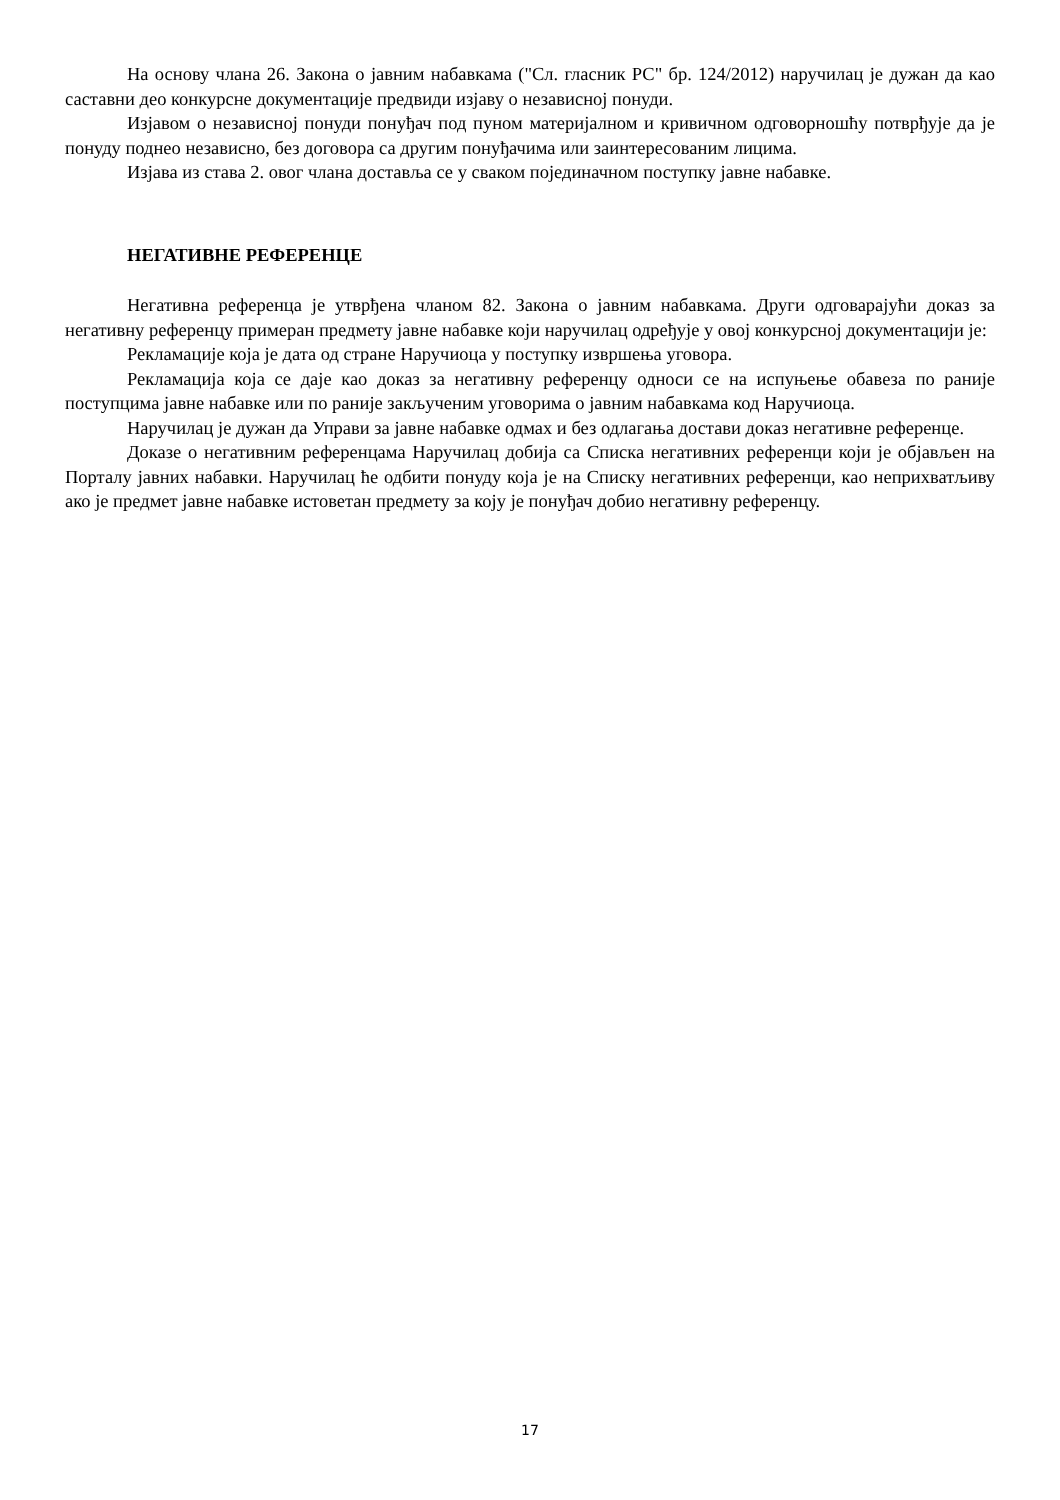На основу члана 26. Закона о јавним набавкама ("Сл. гласник РС" бр. 124/2012) наручилац је дужан да као саставни део конкурсне документације предвиди изјаву о независној понуди.
Изјавом о независној понуди понуђач под пуном материјалном и кривичном одговорношћу потврђује да је понуду поднео независно, без договора са другим понуђачима или заинтересованим лицима.
Изјава из става 2. овог члана доставља се у сваком појединачном поступку јавне набавке.
НЕГАТИВНЕ РЕФЕРЕНЦЕ
Негативна референца је утврђена чланом 82. Закона о јавним набавкама. Други одговарајући доказ за негативну референцу примеран предмету јавне набавке који наручилац одређује у овој конкурсној документацији је:
Рекламације која је дата од стране Наручиоца у поступку извршења уговора.
Рекламација која се даје као доказ за негативну референцу односи се на испуњење обавеза по раније поступцима јавне набавке или по раније закљученим уговорима о јавним набавкама код Наручиоца.
Наручилац је дужан да Управи за јавне набавке одмах и без одлагања достави доказ негативне референце.
Доказе о негативним референцама Наручилац добија са Списка негативних референци који је објављен на Порталу јавних набавки. Наручилац ће одбити понуду која је на Списку негативних референци, као неприхватљиву ако је предмет јавне набавке истоветан предмету за коју је понуђач добио негативну референцу.
17